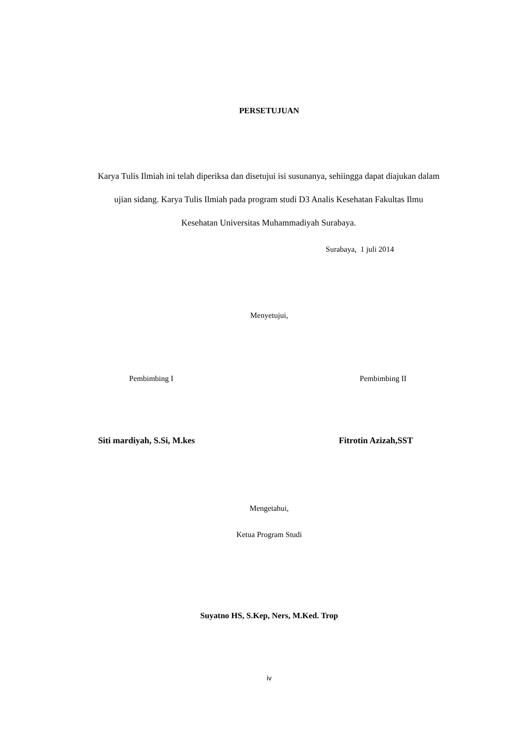PERSETUJUAN
Karya Tulis Ilmiah ini telah diperiksa dan disetujui isi susunanya, sehiingga dapat diajukan dalam ujian sidang. Karya Tulis Ilmiah pada program studi D3 Analis Kesehatan Fakultas Ilmu Kesehatan Universitas Muhammadiyah Surabaya.
Surabaya, 1 juli 2014
Menyetujui,
Pembimbing I Pembimbing II
Siti mardiyah, S.Si, M.kes Fitrotin Azizah,SST
Mengetahui,
Ketua Program Studi
Suyatno HS, S.Kep, Ners, M.Ked. Trop
iv